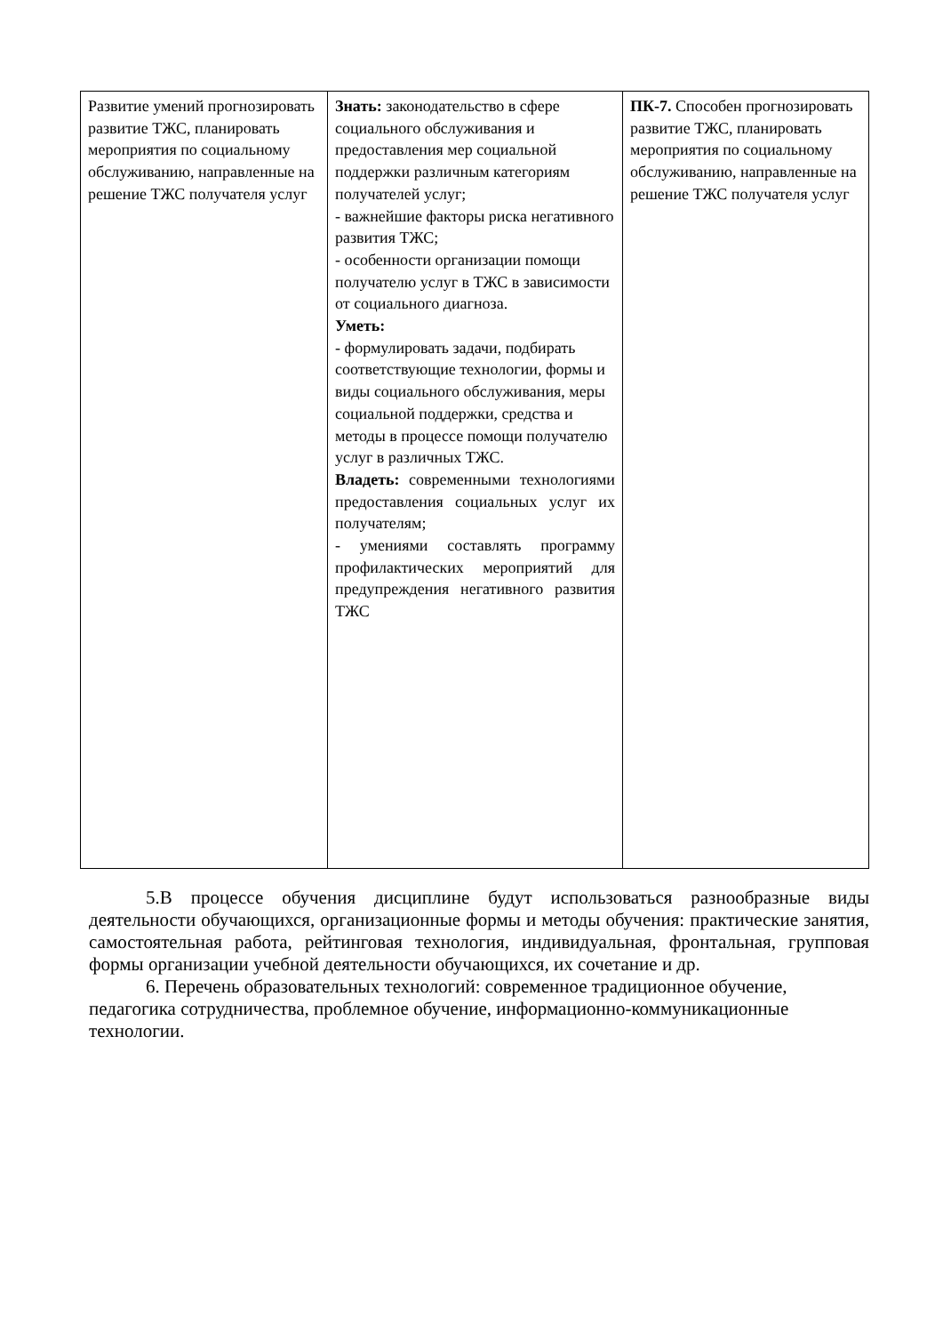| Развитие умений прогнозировать развитие ТЖС, планировать мероприятия по социальному обслуживанию, направленные на решение ТЖС получателя услуг | Знать: законодательство в сфере социального обслуживания и предоставления мер социальной поддержки различным категориям получателей услуг; - важнейшие факторы риска негативного развития ТЖС; - особенности организации помощи получателю услуг в ТЖС в зависимости от социального диагноза. Уметь: - формулировать задачи, подбирать соответствующие технологии, формы и виды социального обслуживания, меры социальной поддержки, средства и методы в процессе помощи получателю услуг в различных ТЖС. Владеть: современными технологиями предоставления социальных услуг их получателям; - умениями составлять программу профилактических мероприятий для предупреждения негативного развития ТЖС | ПК-7. Способен прогнозировать развитие ТЖС, планировать мероприятия по социальному обслуживанию, направленные на решение ТЖС получателя услуг |
5.В процессе обучения дисциплине будут использоваться разнообразные виды деятельности обучающихся, организационные формы и методы обучения: практические занятия, самостоятельная работа, рейтинговая технология, индивидуальная, фронтальная, групповая формы организации учебной деятельности обучающихся, их сочетание и др.
6. Перечень образовательных технологий: современное традиционное обучение, педагогика сотрудничества, проблемное обучение, информационно-коммуникационные технологии.